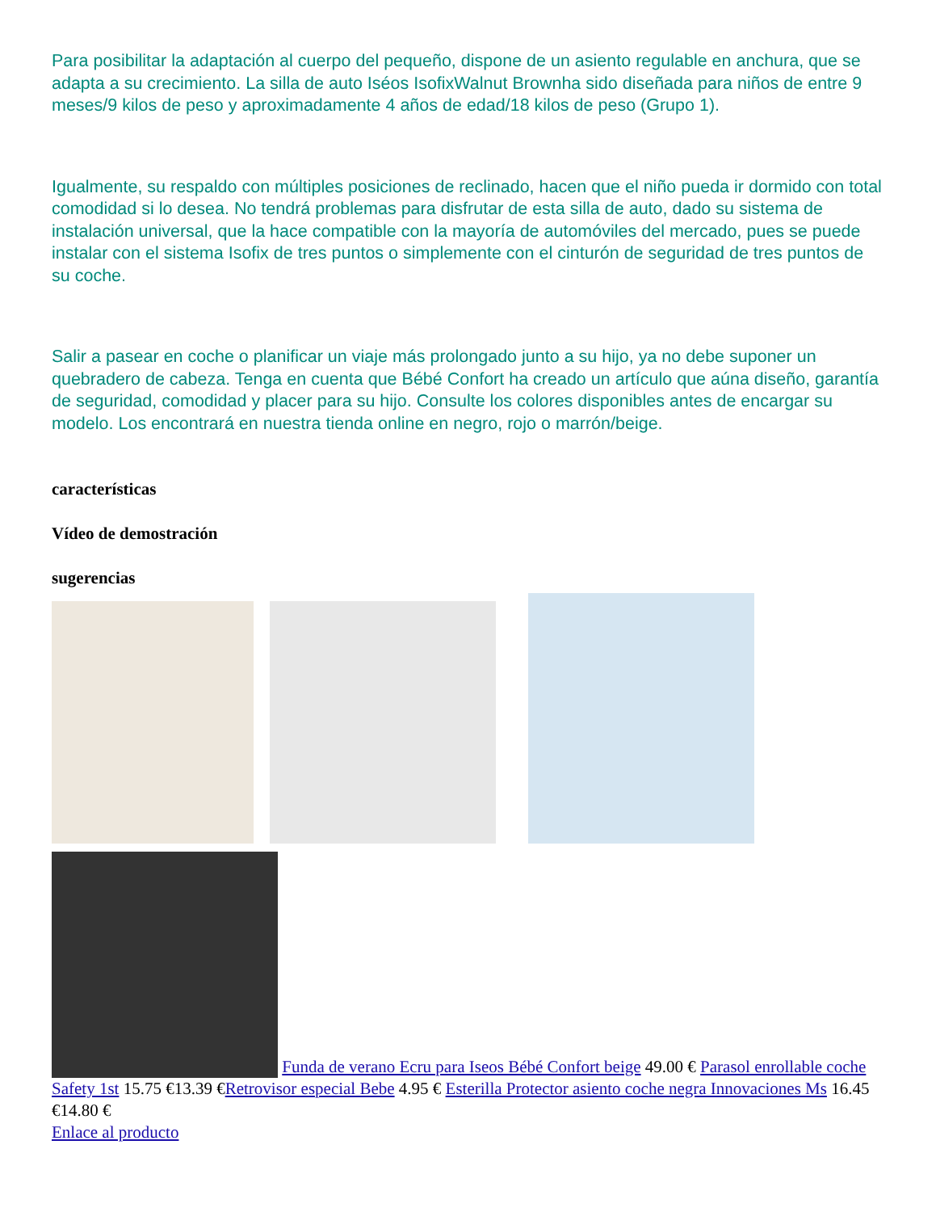Para posibilitar la adaptación al cuerpo del pequeño, dispone de un asiento regulable en anchura, que se adapta a su crecimiento. La silla de auto Iséos IsofixWalnut Brownha sido diseñada para niños de entre 9 meses/9 kilos de peso y aproximadamente 4 años de edad/18 kilos de peso (Grupo 1).
Igualmente, su respaldo con múltiples posiciones de reclinado, hacen que el niño pueda ir dormido con total comodidad si lo desea. No tendrá problemas para disfrutar de esta silla de auto, dado su sistema de instalación universal, que la hace compatible con la mayoría de automóviles del mercado, pues se puede instalar con el sistema Isofix de tres puntos o simplemente con el cinturón de seguridad de tres puntos de su coche.
Salir a pasear en coche o planificar un viaje más prolongado junto a su hijo, ya no debe suponer un quebradero de cabeza. Tenga en cuenta que Bébé Confort ha creado un artículo que aúna diseño, garantía de seguridad, comodidad y placer para su hijo. Consulte los colores disponibles antes de encargar su modelo. Los encontrará en nuestra tienda online en negro, rojo o marrón/beige.
características
Vídeo de demostración
sugerencias
Funda de verano Ecru para Iseos Bébé Confort beige 49.00 € Parasol enrollable coche Safety 1st 15.75 €13.39 €Retrovisor especial Bebe 4.95 € Esterilla Protector asiento coche negra Innovaciones Ms 16.45 €14.80 €
Enlace al producto